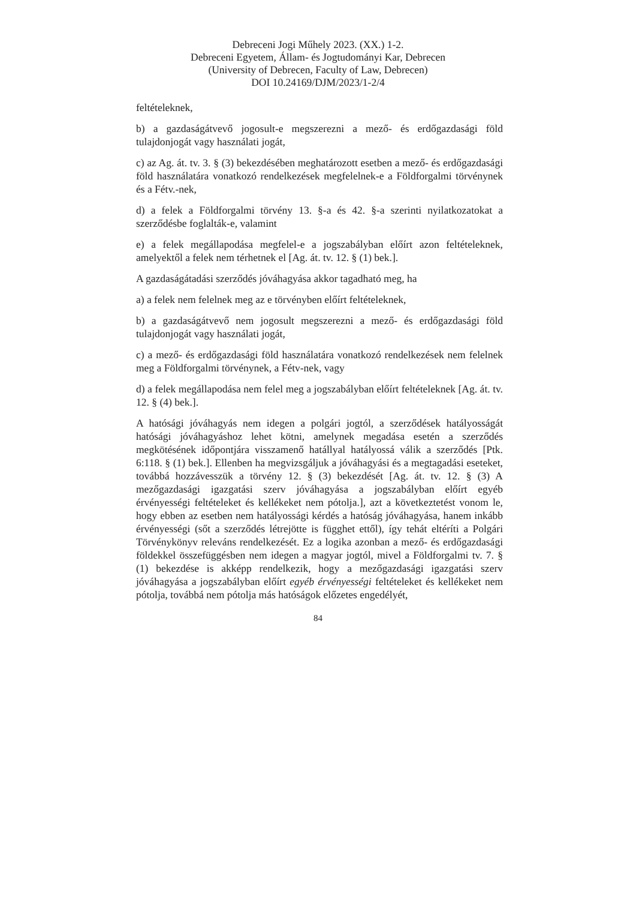Debreceni Jogi Műhely 2023. (XX.) 1-2.
Debreceni Egyetem, Állam- és Jogtudományi Kar, Debrecen
(University of Debrecen, Faculty of Law, Debrecen)
DOI 10.24169/DJM/2023/1-2/4
feltételeknek,
b) a gazdaságátvevő jogosult-e megszerezni a mező- és erdőgazdasági föld tulajdonjogát vagy használati jogát,
c) az Ag. át. tv. 3. § (3) bekezdésében meghatározott esetben a mező- és erdőgazdasági föld használatára vonatkozó rendelkezések megfelelnek-e a Földforgalmi törvénynek és a Fétv.-nek,
d) a felek a Földforgalmi törvény 13. §-a és 42. §-a szerinti nyilatkozatokat a szerződésbe foglalták-e, valamint
e) a felek megállapodása megfelel-e a jogszabályban előírt azon feltételeknek, amelyektől a felek nem térhetnek el [Ag. át. tv. 12. § (1) bek.].
A gazdaságátadási szerződés jóváhagyása akkor tagadható meg, ha
a) a felek nem felelnek meg az e törvényben előírt feltételeknek,
b) a gazdaságátvevő nem jogosult megszerezni a mező- és erdőgazdasági föld tulajdonjogát vagy használati jogát,
c) a mező- és erdőgazdasági föld használatára vonatkozó rendelkezések nem felelnek meg a Földforgalmi törvénynek, a Fétv-nek, vagy
d) a felek megállapodása nem felel meg a jogszabályban előírt feltételeknek [Ag. át. tv. 12. § (4) bek.].
A hatósági jóváhagyás nem idegen a polgári jogtól, a szerződések hatályosságát hatósági jóváhagyáshoz lehet kötni, amelynek megadása esetén a szerződés megkötésének időpontjára visszamenő hatállyal hatályossá válik a szerződés [Ptk. 6:118. § (1) bek.]. Ellenben ha megvizsgáljuk a jóváhagyási és a megtagadási eseteket, továbbá hozzávesszük a törvény 12. § (3) bekezdését [Ag. át. tv. 12. § (3) A mezőgazdasági igazgatási szerv jóváhagyása a jogszabályban előírt egyéb érvényességi feltételeket és kellékeket nem pótolja.], azt a következtetést vonom le, hogy ebben az esetben nem hatályossági kérdés a hatóság jóváhagyása, hanem inkább érvényességi (sőt a szerződés létrejötte is függhet ettől), így tehát eltéríti a Polgári Törvénykönyv releváns rendelkezését. Ez a logika azonban a mező- és erdőgazdasági földekkel összefüggésben nem idegen a magyar jogtól, mivel a Földforgalmi tv. 7. § (1) bekezdése is akképp rendelkezik, hogy a mezőgazdasági igazgatási szerv jóváhagyása a jogszabályban előírt egyéb érvényességi feltételeket és kellékeket nem pótolja, továbbá nem pótolja más hatóságok előzetes engedélyét,
84